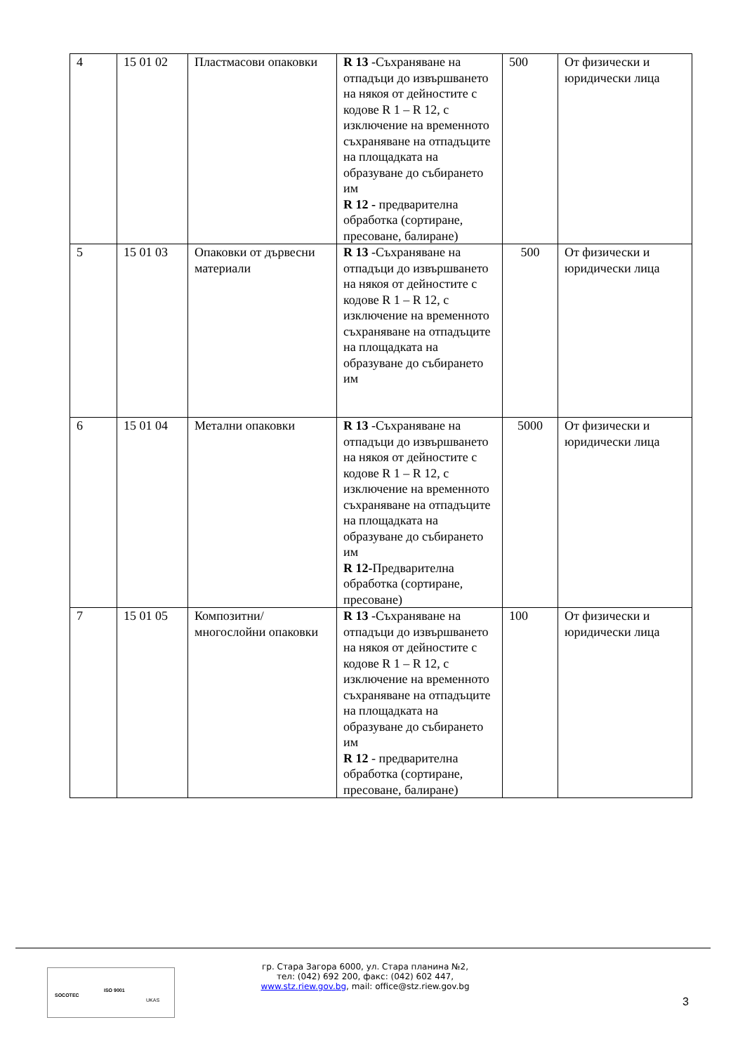| 4 | 15 01 02 | Пластмасови опаковки | R 13 -Съхраняване на отпадъци до извършването на някоя от дейностите с кодове R 1 – R 12, с изключение на временното съхраняване на отпадъците на площадката на образуване до събирането им R 12 - предварителна обработка (сортиране, пресоване, балиране) | 500 | От физически и юридически лица |
| 5 | 15 01 03 | Опаковки от дървесни материали | R 13 -Съхраняване на отпадъци до извършването на някоя от дейностите с кодове R 1 – R 12, с изключение на временното съхраняване на отпадъците на площадката на образуване до събирането им | 500 | От физически и юридически лица |
| 6 | 15 01 04 | Метални опаковки | R 13 -Съхраняване на отпадъци до извършването на някоя от дейностите с кодове R 1 – R 12, с изключение на временното съхраняване на отпадъците на площадката на образуване до събирането им R 12- Предварителна обработка (сортиране, пресоване) | 5000 | От физически и юридически лица |
| 7 | 15 01 05 | Композитни/многослойни опаковки | R 13 -Съхраняване на отпадъци до извършването на някоя от дейностите с кодове R 1 – R 12, с изключение на временното съхраняване на отпадъците на площадката на образуване до събирането им R 12 - предварителна обработка (сортиране, пресоване, балиране) | 100 | От физически и юридически лица |
SOCOTEC
ISO 9001
UKAS
гр. Стара Загора 6000, ул. Стара планина №2,
тел: (042) 692 200, факс: (042) 602 447,
www.stz.riew.gov.bg, mail: office@stz.riew.gov.bg
3